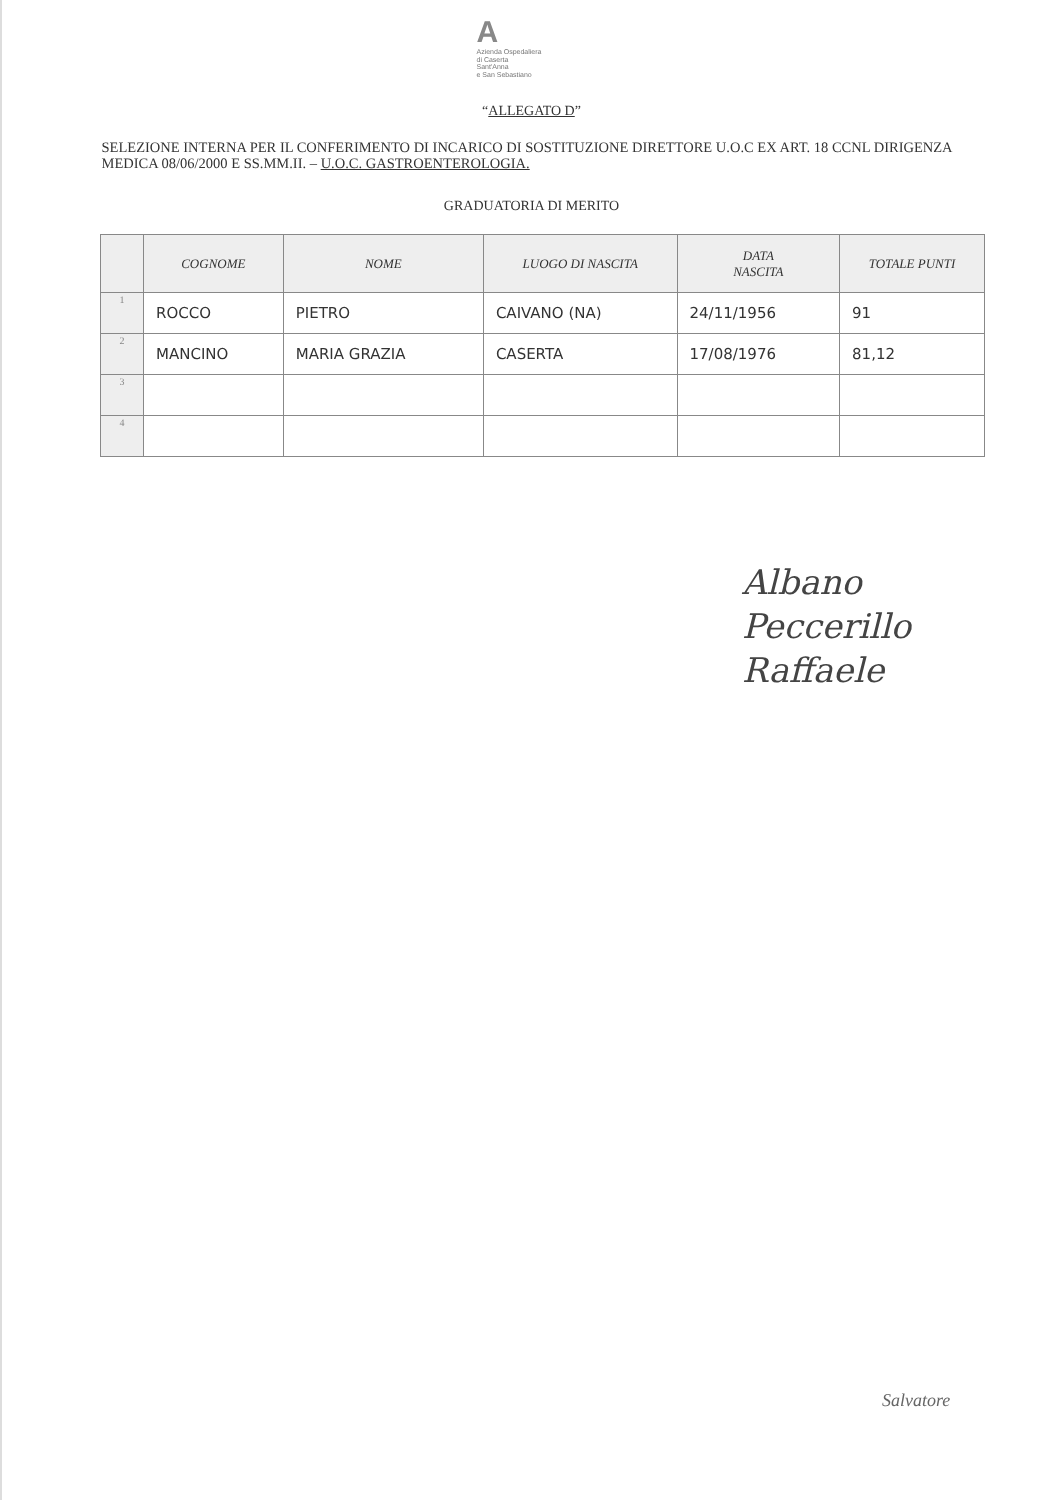A
Azienda Ospedaliera
di Caserta
Sant'Anna
e San Sebastiano
“ALLEGATO D”
SELEZIONE INTERNA PER IL CONFERIMENTO DI INCARICO DI SOSTITUZIONE DIRETTORE U.O.C EX ART. 18 CCNL DIRIGENZA MEDICA 08/06/2000 E SS.MM.II. – U.O.C. GASTROENTEROLOGIA.
GRADUATORIA DI MERITO
| | COGNOME | NOME | LUOGO DI NASCITA | DATA NASCITA | TOTALE PUNTI |
| --- | --- | --- | --- | --- | --- |
| 1 | ROCCO | PIETRO | CAIVANO (NA) | 24/11/1956 | 91 |
| 2 | MANCINO | MARIA GRAZIA | CASERTA | 17/08/1976 | 81,12 |
| 3 | | | | | |
| 4 | | | | | |
Albano
Peccerillo
Raffaele
Salvatore